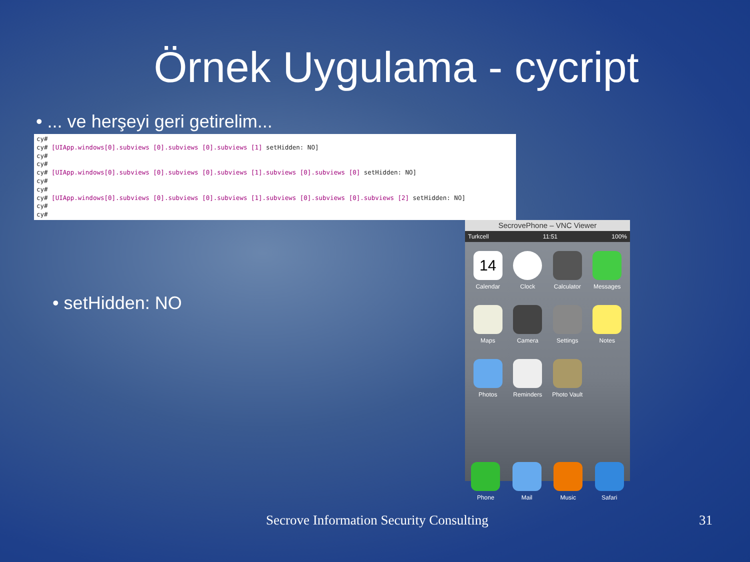Örnek Uygulama - cycript
• ... ve herşeyi geri getirelim...
cy#
cy# [UIApp.windows[0].subviews [0].subviews [0].subviews [1] setHidden: NO]
cy#
cy#
cy# [UIApp.windows[0].subviews [0].subviews [0].subviews [1].subviews [0].subviews [0] setHidden: NO]
cy#
cy#
cy# [UIApp.windows[0].subviews [0].subviews [0].subviews [1].subviews [0].subviews [0].subviews [2] setHidden: NO]
cy#
cy#
• setHidden: NO
SecrovePhone – VNC Viewer
Turkcell 11:51 100%
14
Calendar
Clock
Calculator
Messages
Maps
Camera
Settings
Notes
Photos
Reminders
Photo Vault
Phone
Mail
Music
Safari
Secrove Information Security Consulting
31